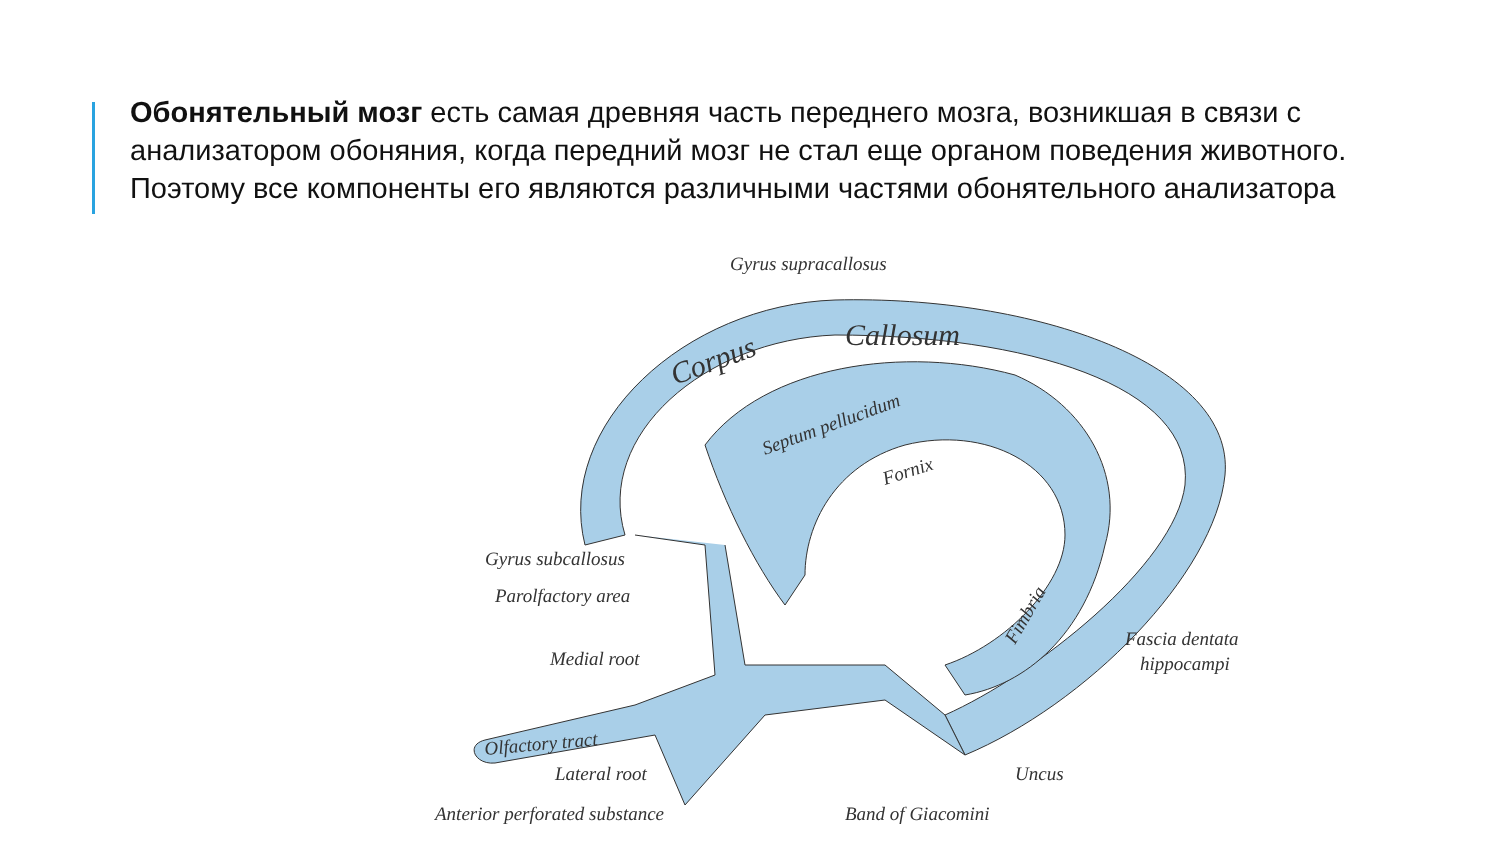Обонятельный мозг есть самая древняя часть переднего мозга, возникшая в связи с анализатором обоняния, когда передний мозг не стал еще органом поведения животного. Поэтому все компоненты его являются различными частями обонятельного анализатора
Gyrus supracallosus
Corpus
Callosum
Septum pellucidum
Fornix
Fimbria
Olfactory tract
Gyrus subcallosus
Parolfactory area
Medial root
Lateral root
Anterior perforated substance
Band of Giacomini
Uncus
Fascia dentata
hippocampi